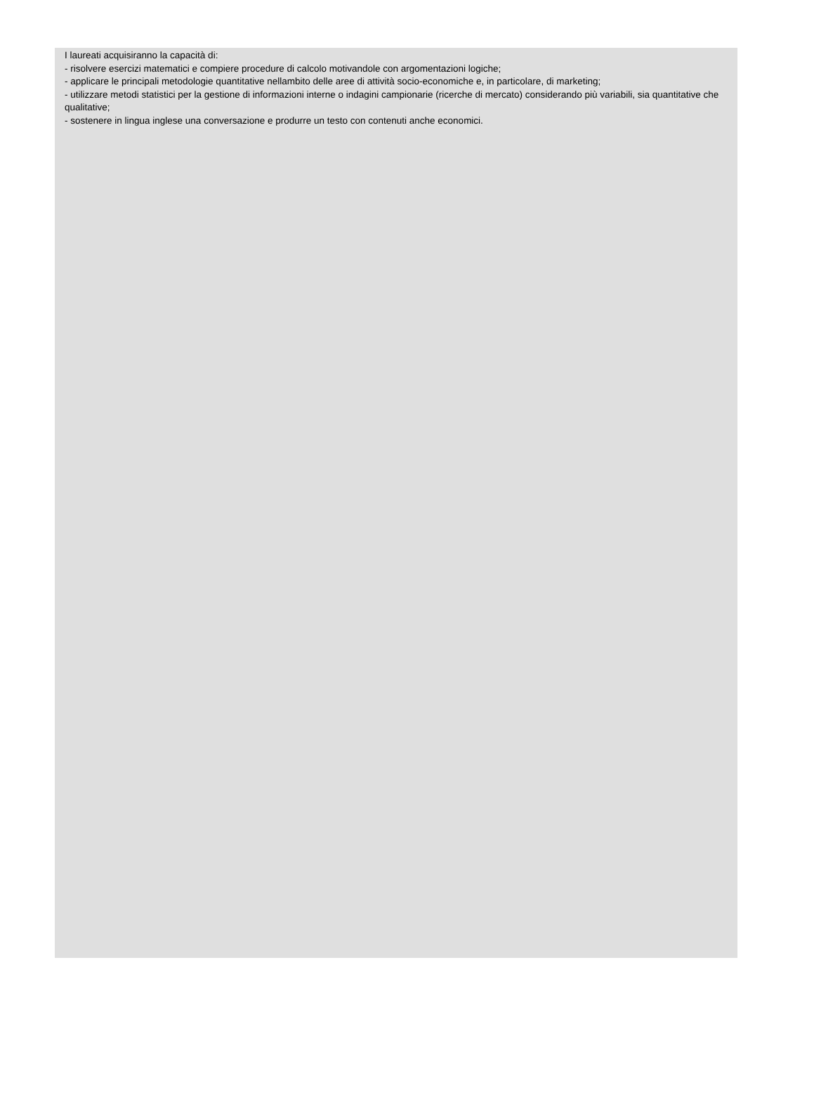I laureati acquisiranno la capacità di:
- risolvere esercizi matematici e compiere procedure di calcolo motivandole con argomentazioni logiche;
- applicare le principali metodologie quantitative nellambito delle aree di attività socio-economiche e, in particolare, di marketing;
- utilizzare metodi statistici per la gestione di informazioni interne o indagini campionarie (ricerche di mercato) considerando più variabili, sia quantitative che qualitative;
- sostenere in lingua inglese una conversazione e produrre un testo con contenuti anche economici.